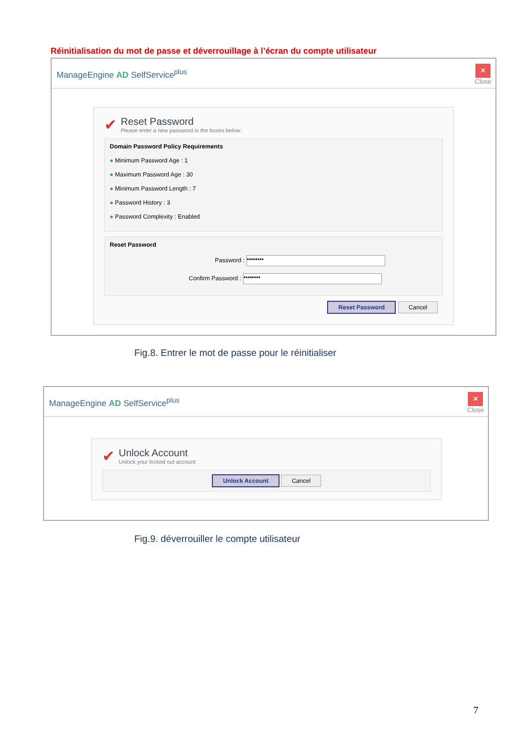Réinitialisation du mot de passe et déverrouillage à l’écran du compte utilisateur
ManageEngine AD SelfService<sup>plus</sup>
✕
Close
✔
Reset Password
Please enter a new password in the boxes below:
Domain Password Policy Requirements
● Minimum Password Age : 1
● Maximum Password Age : 30
● Minimum Password Length : 7
● Password History : 3
● Password Complexity : Enabled
Reset Password
Password : ••••••••
Confirm Password : ••••••••
Reset Password Cancel
Fig.8. Entrer le mot de passe pour le réinitialiser
ManageEngine AD SelfService<sup>plus</sup>
✕
Close
✔
Unlock Account
Unlock your locked out account:
Unlock Account Cancel
Fig.9. déverrouiller le compte utilisateur
7